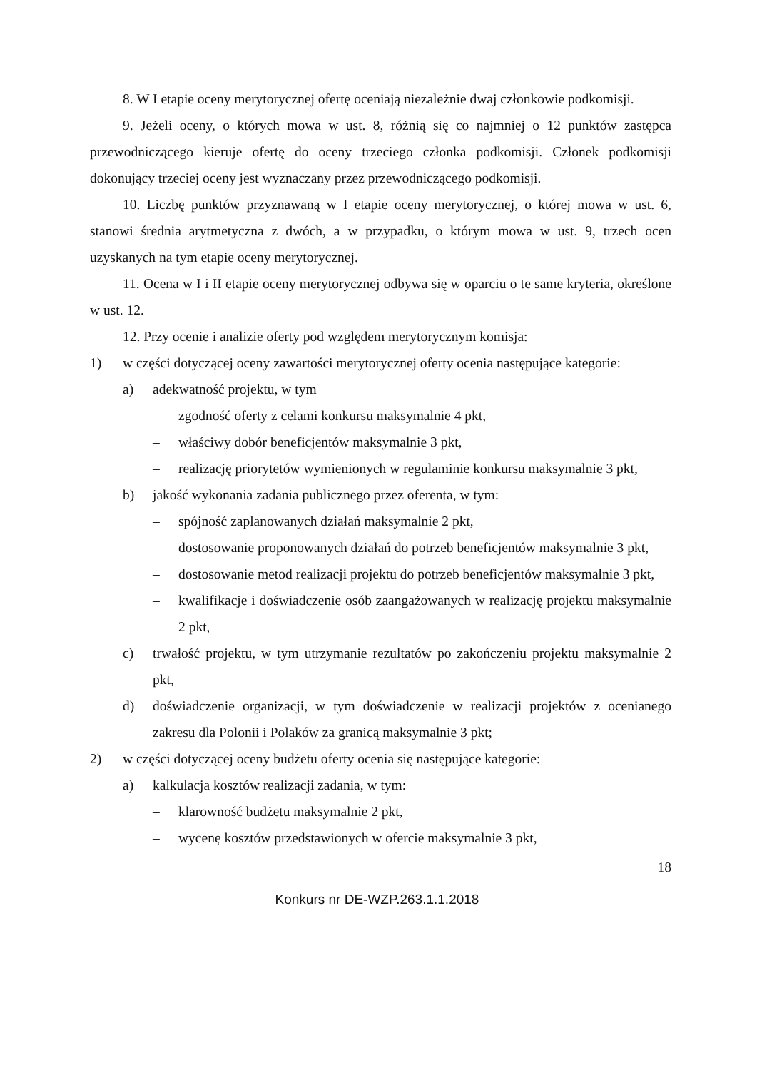8. W I etapie oceny merytorycznej ofertę oceniają niezależnie dwaj członkowie podkomisji.
9. Jeżeli oceny, o których mowa w ust. 8, różnią się co najmniej o 12 punktów zastępca przewodniczącego kieruje ofertę do oceny trzeciego członka podkomisji. Członek podkomisji dokonujący trzeciej oceny jest wyznaczany przez przewodniczącego podkomisji.
10. Liczbę punktów przyznawaną w I etapie oceny merytorycznej, o której mowa w ust. 6, stanowi średnia arytmetyczna z dwóch, a w przypadku, o którym mowa w ust. 9, trzech ocen uzyskanych na tym etapie oceny merytorycznej.
11. Ocena w I i II etapie oceny merytorycznej odbywa się w oparciu o te same kryteria, określone w ust. 12.
12. Przy ocenie i analizie oferty pod względem merytorycznym komisja:
1) w części dotyczącej oceny zawartości merytorycznej oferty ocenia następujące kategorie:
a) adekwatność projektu, w tym
– zgodność oferty z celami konkursu maksymalnie 4 pkt,
– właściwy dobór beneficjentów maksymalnie 3 pkt,
– realizację priorytetów wymienionych w regulaminie konkursu maksymalnie 3 pkt,
b) jakość wykonania zadania publicznego przez oferenta, w tym:
– spójność zaplanowanych działań maksymalnie 2 pkt,
– dostosowanie proponowanych działań do potrzeb beneficjentów maksymalnie 3 pkt,
– dostosowanie metod realizacji projektu do potrzeb beneficjentów maksymalnie 3 pkt,
– kwalifikacje i doświadczenie osób zaangażowanych w realizację projektu maksymalnie 2 pkt,
c) trwałość projektu, w tym utrzymanie rezultatów po zakończeniu projektu maksymalnie 2 pkt,
d) doświadczenie organizacji, w tym doświadczenie w realizacji projektów z ocenianego zakresu dla Polonii i Polaków za granicą maksymalnie 3 pkt;
2) w części dotyczącej oceny budżetu oferty ocenia się następujące kategorie:
a) kalkulacja kosztów realizacji zadania, w tym:
– klarowność budżetu maksymalnie 2 pkt,
– wycenę kosztów przedstawionych w ofercie maksymalnie 3 pkt,
18
Konkurs nr DE-WZP.263.1.1.2018